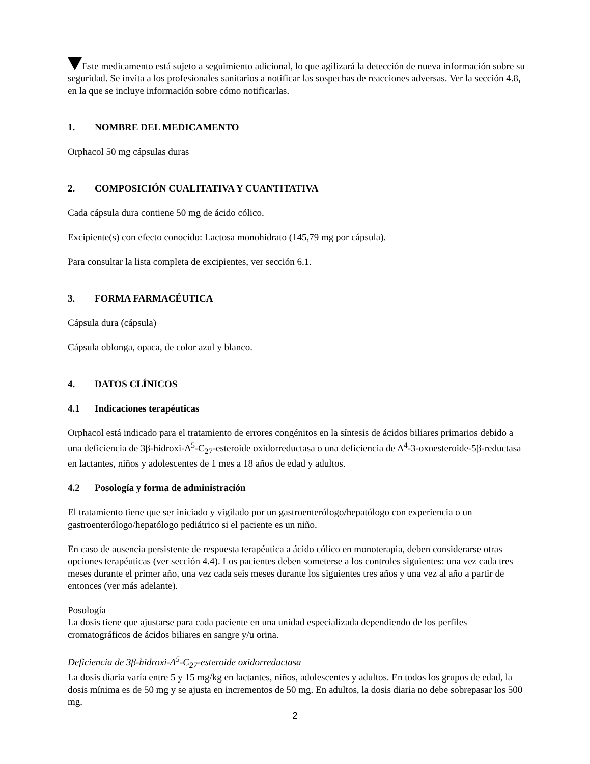Este medicamento está sujeto a seguimiento adicional, lo que agilizará la detección de nueva información sobre su seguridad. Se invita a los profesionales sanitarios a notificar las sospechas de reacciones adversas. Ver la sección 4.8, en la que se incluye información sobre cómo notificarlas.
1. NOMBRE DEL MEDICAMENTO
Orphacol 50 mg cápsulas duras
2. COMPOSICIÓN CUALITATIVA Y CUANTITATIVA
Cada cápsula dura contiene 50 mg de ácido cólico.
Excipiente(s) con efecto conocido: Lactosa monohidrato (145,79 mg por cápsula).
Para consultar la lista completa de excipientes, ver sección 6.1.
3. FORMA FARMACÉUTICA
Cápsula dura (cápsula)
Cápsula oblonga, opaca, de color azul y blanco.
4. DATOS CLÍNICOS
4.1 Indicaciones terapéuticas
Orphacol está indicado para el tratamiento de errores congénitos en la síntesis de ácidos biliares primarios debido a una deficiencia de 3β-hidroxi-Δ<sup>5</sup>-C<sub>27</sub>-esteroide oxidorreductasa o una deficiencia de Δ<sup>4</sup>-3-oxoesteroide-5β-reductasa en lactantes, niños y adolescentes de 1 mes a 18 años de edad y adultos.
4.2 Posología y forma de administración
El tratamiento tiene que ser iniciado y vigilado por un gastroenterólogo/hepatólogo con experiencia o un gastroenterólogo/hepatólogo pediátrico si el paciente es un niño.
En caso de ausencia persistente de respuesta terapéutica a ácido cólico en monoterapia, deben considerarse otras opciones terapéuticas (ver sección 4.4). Los pacientes deben someterse a los controles siguientes: una vez cada tres meses durante el primer año, una vez cada seis meses durante los siguientes tres años y una vez al año a partir de entonces (ver más adelante).
Posología
La dosis tiene que ajustarse para cada paciente en una unidad especializada dependiendo de los perfiles cromatográficos de ácidos biliares en sangre y/u orina.
Deficiencia de 3β-hidroxi-Δ<sup>5</sup>-C<sub>27</sub>-esteroide oxidorreductasa
La dosis diaria varía entre 5 y 15 mg/kg en lactantes, niños, adolescentes y adultos. En todos los grupos de edad, la dosis mínima es de 50 mg y se ajusta en incrementos de 50 mg. En adultos, la dosis diaria no debe sobrepasar los 500 mg.
2